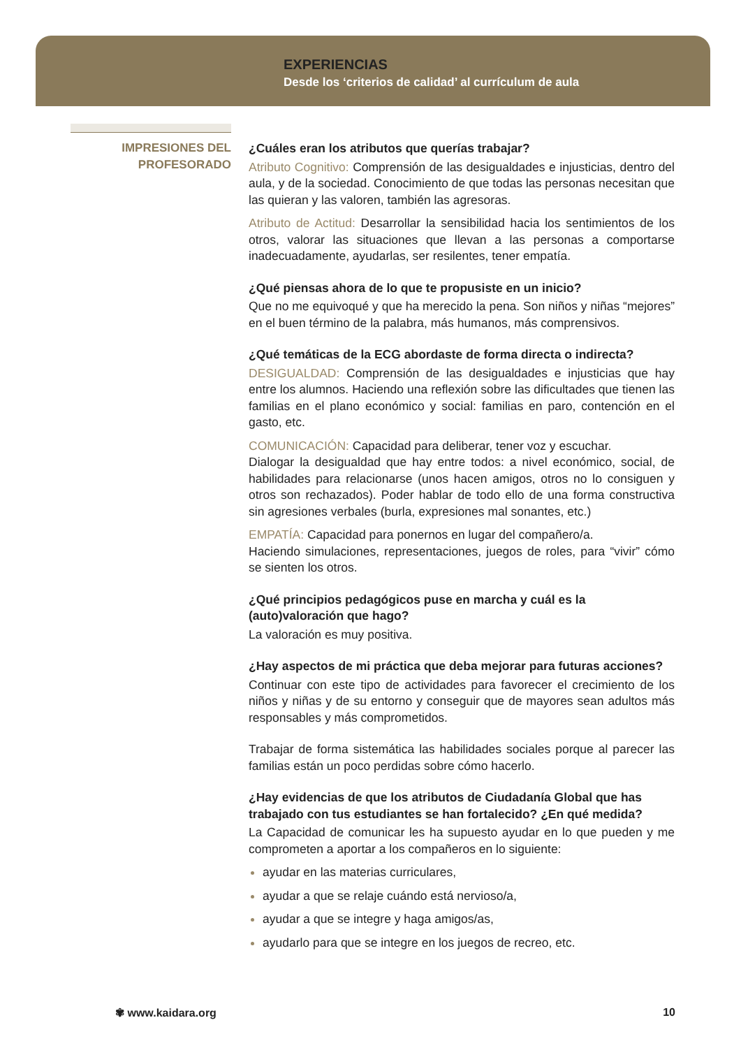EXPERIENCIAS
Desde los ‘criterios de calidad’ al currículum de aula
IMPRESIONES DEL
PROFESORADO
¿Cuáles eran los atributos que querías trabajar?
Atributo Cognitivo: Comprensión de las desigualdades e injusticias, dentro del aula, y de la sociedad. Conocimiento de que todas las personas necesitan que las quieran y las valoren, también las agresoras.
Atributo de Actitud: Desarrollar la sensibilidad hacia los sentimientos de los otros, valorar las situaciones que llevan a las personas a comportarse inadecuadamente, ayudarlas, ser resilentes, tener empatía.
¿Qué piensas ahora de lo que te propusiste en un inicio?
Que no me equivoqué y que ha merecido la pena. Son niños y niñas “mejores” en el buen término de la palabra, más humanos, más comprensivos.
¿Qué temáticas de la ECG abordaste de forma directa o indirecta?
DESIGUALDAD: Comprensión de las desigualdades e injusticias que hay entre los alumnos. Haciendo una reflexión sobre las dificultades que tienen las familias en el plano económico y social: familias en paro, contención en el gasto, etc.
COMUNICACIÓN: Capacidad para deliberar, tener voz y escuchar.
Dialogar la desigualdad que hay entre todos: a nivel económico, social, de habilidades para relacionarse (unos hacen amigos, otros no lo consiguen y otros son rechazados). Poder hablar de todo ello de una forma constructiva sin agresiones verbales (burla, expresiones mal sonantes, etc.)
EMPATÍA: Capacidad para ponernos en lugar del compañero/a.
Haciendo simulaciones, representaciones, juegos de roles, para “vivir” cómo se sienten los otros.
¿Qué principios pedagógicos puse en marcha y cuál es la (auto)valoración que hago?
La valoración es muy positiva.
¿Hay aspectos de mi práctica que deba mejorar para futuras acciones?
Continuar con este tipo de actividades para favorecer el crecimiento de los niños y niñas y de su entorno y conseguir que de mayores sean adultos más responsables y más comprometidos.
Trabajar de forma sistemática las habilidades sociales porque al parecer las familias están un poco perdidas sobre cómo hacerlo.
¿Hay evidencias de que los atributos de Ciudadanía Global que has trabajado con tus estudiantes se han fortalecido? ¿En qué medida?
La Capacidad de comunicar les ha supuesto ayudar en lo que pueden y me comprometen a aportar a los compañeros en lo siguiente:
ayudar en las materias curriculares,
ayudar a que se relaje cuándo está nervioso/a,
ayudar a que se integre y haga amigos/as,
ayudarlo para que se integre en los juegos de recreo, etc.
✾ www.kaidara.org 10